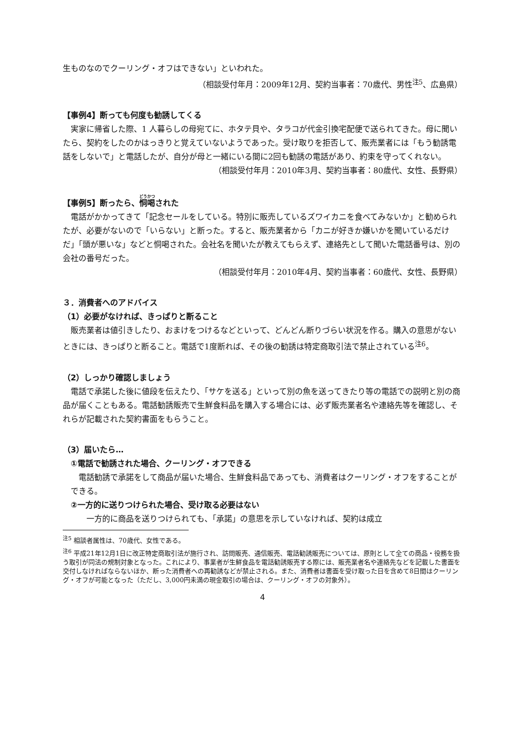生ものなのでクーリング・オフはできない」といわれた。
（相談受付年月：2009年12月、契約当事者：70歳代、男性<sup>注5</sup>、広島県）
【事例4】断っても何度も勧誘してくる
　実家に帰省した際、1 人暮らしの母宛てに、ホタテ貝や、タラコが代金引換宅配便で送られてきた。母に聞いたら、契約をしたのかはっきりと覚えていないようであった。受け取りを拒否して、販売業者には「もう勧誘電話をしないで」と電話したが、自分が母と一緒にいる間に2回も勧誘の電話があり、約束を守ってくれない。
（相談受付年月：2010年3月、契約当事者：80歳代、女性、長野県）
【事例5】断ったら、恫喝された
　電話がかかってきて「記念セールをしている。特別に販売しているズワイカニを食べてみないか」と勧められたが、必要がないので「いらない」と断った。すると、販売業者から「カニが好きか嫌いかを聞いているだけだ」「頭が悪いな」などと恫喝された。会社名を聞いたが教えてもらえず、連絡先として聞いた電話番号は、別の会社の番号だった。
（相談受付年月：2010年4月、契約当事者：60歳代、女性、長野県）
３．消費者へのアドバイス
（1）必要がなければ、きっぱりと断ること
　販売業者は値引きしたり、おまけをつけるなどといって、どんどん断りづらい状況を作る。購入の意思がないときには、きっぱりと断ること。電話で1度断れば、その後の勧誘は特定商取引法で禁止されている<sup>注6</sup>。
（2）しっかり確認しましょう
　電話で承諾した後に値段を伝えたり、「サケを送る」といって別の魚を送ってきたり等の電話での説明と別の商品が届くこともある。電話勧誘販売で生鮮食料品を購入する場合には、必ず販売業者名や連絡先等を確認し、それらが記載された契約書面をもらうこと。
（3）届いたら…
①電話で勧誘された場合、クーリング・オフできる
　電話勧誘で承諾をして商品が届いた場合、生鮮食料品であっても、消費者はクーリング・オフをすることができる。
②一方的に送りつけられた場合、受け取る必要はない
　　一方的に商品を送りつけられても、「承諾」の意思を示していなければ、契約は成立
<sup>注5</sup> 相談者属性は、70歳代、女性である。
<sup>注6</sup> 平成21年12月1日に改正特定商取引法が施行され、訪問販売、通信販売、電話勧誘販売については、原則として全ての商品・役務を扱う取引が同法の規制対象となった。これにより、事業者が生鮮食品を電話勧誘販売する際には、販売業者名や連絡先などを記載した書面を交付しなければならないほか、断った消費者への再勧誘などが禁止される。また、消費者は書面を受け取った日を含めて8日間はクーリング・オフが可能となった（ただし、3,000円未満の現金取引の場合は、クーリング・オフの対象外）。
4